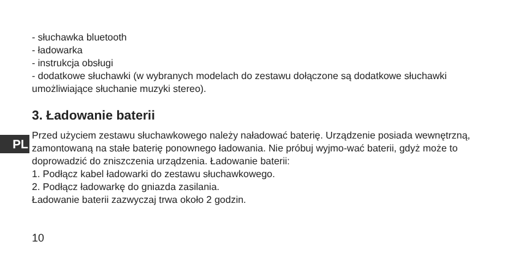PL
- słuchawka bluetooth
- ładowarka
- instrukcja obsługi
- dodatkowe słuchawki (w wybranych modelach do zestawu dołączone są dodatkowe słuchawki umożliwiające słuchanie muzyki stereo).
3. Ładowanie baterii
Przed użyciem zestawu słuchawkowego należy naładować baterię. Urządzenie posiada wewnętrzną, zamontowaną na stałe baterię ponownego ładowania. Nie próbuj wyjmo-wać baterii, gdyż może to doprowadzić do zniszczenia urządzenia. Ładowanie baterii:
1. Podłącz kabel ładowarki do zestawu słuchawkowego.
2. Podłącz ładowarkę do gniazda zasilania.
Ładowanie baterii zazwyczaj trwa około 2 godzin.
10